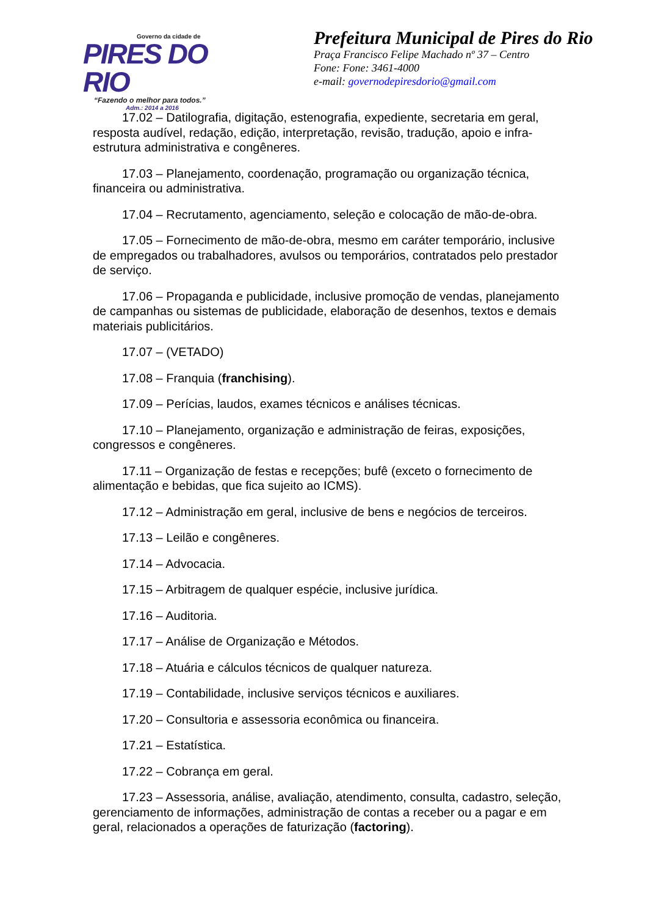Governo da cidade de
PIRES DO RIO
“Fazendo o melhor para todos.”
Adm.: 2014 a 2016
Prefeitura Municipal de Pires do Rio
Praça Francisco Felipe Machado nº 37 – Centro
Fone: Fone: 3461-4000
e-mail: governodepiresdorio@gmail.com
17.02 – Datilografia, digitação, estenografia, expediente, secretaria em geral, resposta audível, redação, edição, interpretação, revisão, tradução, apoio e infra-estrutura administrativa e congêneres.
17.03 – Planejamento, coordenação, programação ou organização técnica, financeira ou administrativa.
17.04 – Recrutamento, agenciamento, seleção e colocação de mão-de-obra.
17.05 – Fornecimento de mão-de-obra, mesmo em caráter temporário, inclusive de empregados ou trabalhadores, avulsos ou temporários, contratados pelo prestador de serviço.
17.06 – Propaganda e publicidade, inclusive promoção de vendas, planejamento de campanhas ou sistemas de publicidade, elaboração de desenhos, textos e demais materiais publicitários.
17.07 – (VETADO)
17.08 – Franquia (franchising).
17.09 – Perícias, laudos, exames técnicos e análises técnicas.
17.10 – Planejamento, organização e administração de feiras, exposições, congressos e congêneres.
17.11 – Organização de festas e recepções; bufê (exceto o fornecimento de alimentação e bebidas, que fica sujeito ao ICMS).
17.12 – Administração em geral, inclusive de bens e negócios de terceiros.
17.13 – Leilão e congêneres.
17.14 – Advocacia.
17.15 – Arbitragem de qualquer espécie, inclusive jurídica.
17.16 – Auditoria.
17.17 – Análise de Organização e Métodos.
17.18 – Atuária e cálculos técnicos de qualquer natureza.
17.19 – Contabilidade, inclusive serviços técnicos e auxiliares.
17.20 – Consultoria e assessoria econômica ou financeira.
17.21 – Estatística.
17.22 – Cobrança em geral.
17.23 – Assessoria, análise, avaliação, atendimento, consulta, cadastro, seleção, gerenciamento de informações, administração de contas a receber ou a pagar e em geral, relacionados a operações de faturização (factoring).